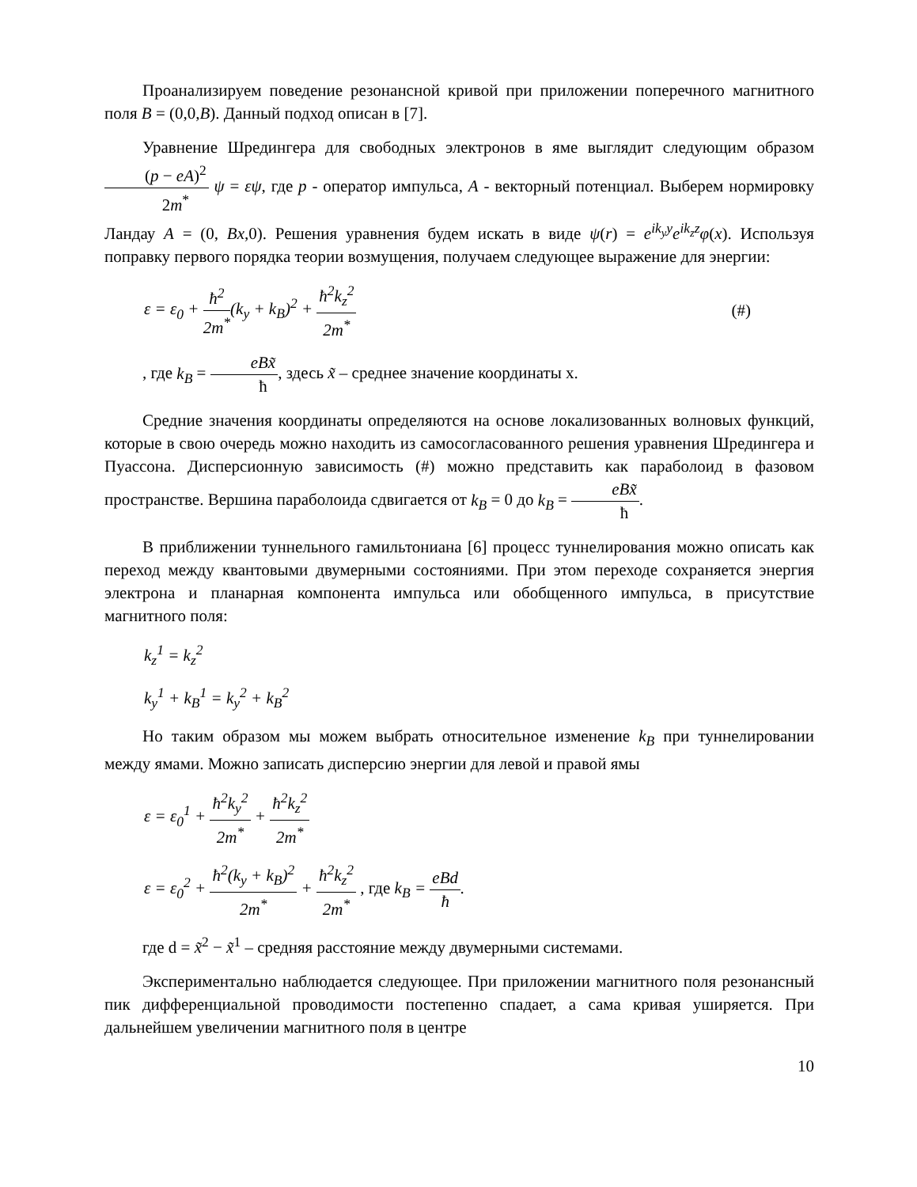Проанализируем поведение резонансной кривой при приложении поперечного магнитного поля B = (0,0,B). Данный подход описан в [7].
Уравнение Шредингера для свободных электронов в яме выглядит следующим образом (p − eA)<sup>2</sup> 2m<sup>*</sup> ψ = εψ, где p - оператор импульса, A - векторный потенциал. Выберем нормировку Ландау A = (0, Bx,0). Решения уравнения будем искать в виде ψ(r) = e<sup>ik<sub>y</sub>y</sup>e<sup>ik<sub>z</sub>z</sup>φ(x). Используя поправку первого порядка теории возмущения, получаем следующее выражение для энергии:
ε = ε<sub>0</sub> + ħ<sup>2</sup> 2m<sup>*</sup>(k<sub>y</sub> + k<sub>B</sub>)<sup>2</sup> + ħ<sup>2</sup>k<sub>z</sub><sup>2</sup> 2m<sup>*</sup> (#)
, где k<sub>B</sub> = eBx̃ ħ, здесь x̃ – среднее значение координаты х.
Средние значения координаты определяются на основе локализованных волновых функций, которые в свою очередь можно находить из самосогласованного решения уравнения Шредингера и Пуассона. Дисперсионную зависимость (#) можно представить как параболоид в фазовом пространстве. Вершина параболоида сдвигается от k<sub>B</sub> = 0 до k<sub>B</sub> = eBx̃ ħ.
В приближении туннельного гамильтониана [6] процесс туннелирования можно описать как переход между квантовыми двумерными состояниями. При этом переходе сохраняется энергия электрона и планарная компонента импульса или обобщенного импульса, в присутствие магнитного поля:
k<sub>z</sub><sup>1</sup> = k<sub>z</sub><sup>2</sup>
k<sub>y</sub><sup>1</sup> + k<sub>B</sub><sup>1</sup> = k<sub>y</sub><sup>2</sup> + k<sub>B</sub><sup>2</sup>
Но таким образом мы можем выбрать относительное изменение k<sub>B</sub> при туннелировании между ямами. Можно записать дисперсию энергии для левой и правой ямы
ε = ε<sub>0</sub><sup>1</sup> + ħ<sup>2</sup>k<sub>y</sub><sup>2</sup> 2m<sup>*</sup> + ħ<sup>2</sup>k<sub>z</sub><sup>2</sup> 2m<sup>*</sup>
ε = ε<sub>0</sub><sup>2</sup> + ħ<sup>2</sup>(k<sub>y</sub> + k<sub>B</sub>)<sup>2</sup> 2m<sup>*</sup> + ħ<sup>2</sup>k<sub>z</sub><sup>2</sup> 2m<sup>*</sup> , где k<sub>B</sub> = eBd ħ.
где d = x̃<sup>2</sup> − x̃<sup>1</sup> – средняя расстояние между двумерными системами.
Экспериментально наблюдается следующее. При приложении магнитного поля резонансный пик дифференциальной проводимости постепенно спадает, а сама кривая уширяется. При дальнейшем увеличении магнитного поля в центре
10